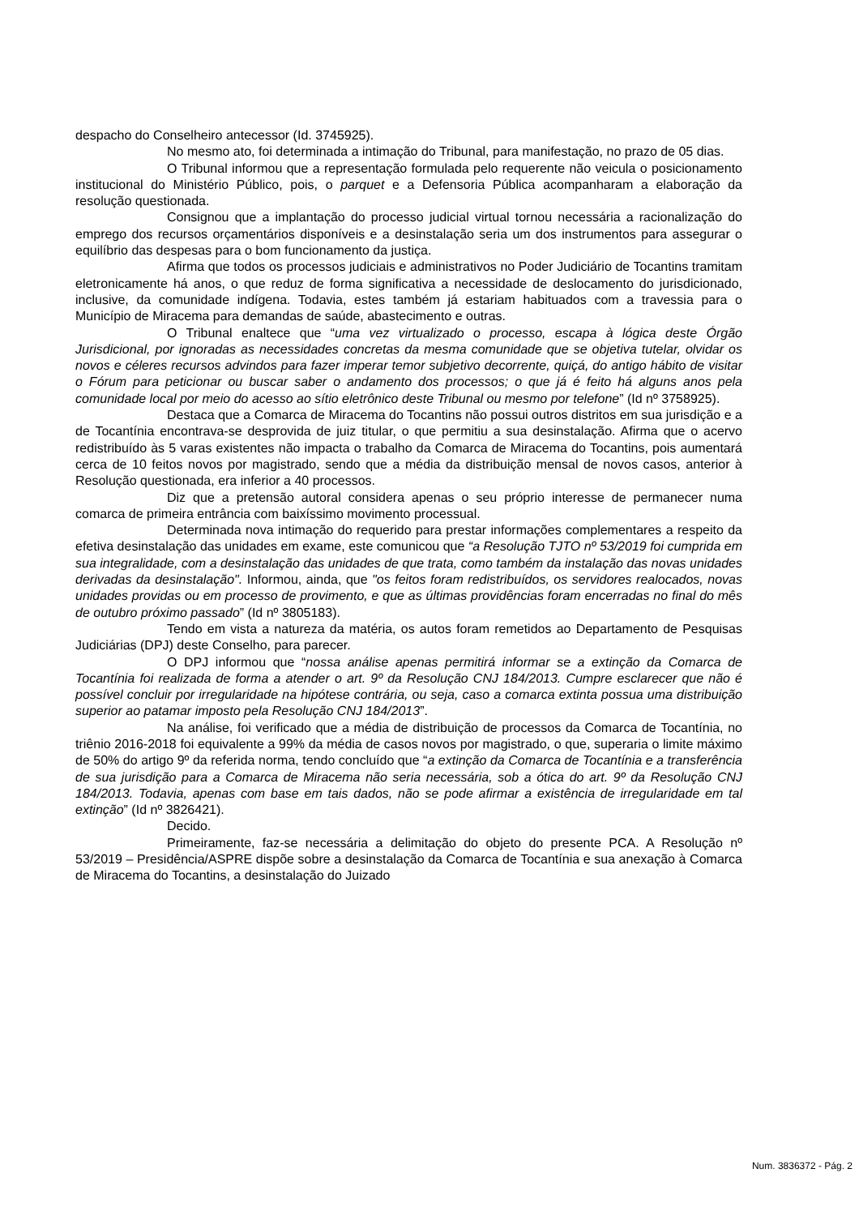despacho do Conselheiro antecessor (Id. 3745925).
No mesmo ato, foi determinada a intimação do Tribunal, para manifestação, no prazo de 05 dias.
O Tribunal informou que a representação formulada pelo requerente não veicula o posicionamento institucional do Ministério Público, pois, o parquet e a Defensoria Pública acompanharam a elaboração da resolução questionada.
Consignou que a implantação do processo judicial virtual tornou necessária a racionalização do emprego dos recursos orçamentários disponíveis e a desinstalação seria um dos instrumentos para assegurar o equilíbrio das despesas para o bom funcionamento da justiça.
Afirma que todos os processos judiciais e administrativos no Poder Judiciário de Tocantins tramitam eletronicamente há anos, o que reduz de forma significativa a necessidade de deslocamento do jurisdicionado, inclusive, da comunidade indígena. Todavia, estes também já estariam habituados com a travessia para o Município de Miracema para demandas de saúde, abastecimento e outras.
O Tribunal enaltece que “uma vez virtualizado o processo, escapa à lógica deste Órgão Jurisdicional, por ignoradas as necessidades concretas da mesma comunidade que se objetiva tutelar, olvidar os novos e céleres recursos advindos para fazer imperar temor subjetivo decorrente, quiçá, do antigo hábito de visitar o Fórum para peticionar ou buscar saber o andamento dos processos; o que já é feito há alguns anos pela comunidade local por meio do acesso ao sítio eletrônico deste Tribunal ou mesmo por telefone” (Id nº 3758925).
Destaca que a Comarca de Miracema do Tocantins não possui outros distritos em sua jurisdição e a de Tocantínia encontrava-se desprovida de juiz titular, o que permitiu a sua desinstalação. Afirma que o acervo redistribuído às 5 varas existentes não impacta o trabalho da Comarca de Miracema do Tocantins, pois aumentará cerca de 10 feitos novos por magistrado, sendo que a média da distribuição mensal de novos casos, anterior à Resolução questionada, era inferior a 40 processos.
Diz que a pretensão autoral considera apenas o seu próprio interesse de permanecer numa comarca de primeira entrância com baixíssimo movimento processual.
Determinada nova intimação do requerido para prestar informações complementares a respeito da efetiva desinstalação das unidades em exame, este comunicou que “a Resolução TJTO nº 53/2019 foi cumprida em sua integralidade, com a desinstalação das unidades de que trata, como também da instalação das novas unidades derivadas da desinstalação". Informou, ainda, que "os feitos foram redistribuídos, os servidores realocados, novas unidades providas ou em processo de provimento, e que as últimas providências foram encerradas no final do mês de outubro próximo passado” (Id nº 3805183).
Tendo em vista a natureza da matéria, os autos foram remetidos ao Departamento de Pesquisas Judiciárias (DPJ) deste Conselho, para parecer.
O DPJ informou que “nossa análise apenas permitirá informar se a extinção da Comarca de Tocantínia foi realizada de forma a atender o art. 9º da Resolução CNJ 184/2013. Cumpre esclarecer que não é possível concluir por irregularidade na hipótese contrária, ou seja, caso a comarca extinta possua uma distribuição superior ao patamar imposto pela Resolução CNJ 184/2013”.
Na análise, foi verificado que a média de distribuição de processos da Comarca de Tocantínia, no triênio 2016-2018 foi equivalente a 99% da média de casos novos por magistrado, o que, superaria o limite máximo de 50% do artigo 9º da referida norma, tendo concluído que “a extinção da Comarca de Tocantínia e a transferência de sua jurisdição para a Comarca de Miracema não seria necessária, sob a ótica do art. 9º da Resolução CNJ 184/2013. Todavia, apenas com base em tais dados, não se pode afirmar a existência de irregularidade em tal extinção” (Id nº 3826421).
Decido.
Primeiramente, faz-se necessária a delimitação do objeto do presente PCA. A Resolução nº 53/2019 – Presidência/ASPRE dispõe sobre a desinstalação da Comarca de Tocantínia e sua anexação à Comarca de Miracema do Tocantins, a desinstalação do Juizado
Num. 3836372 - Pág. 2